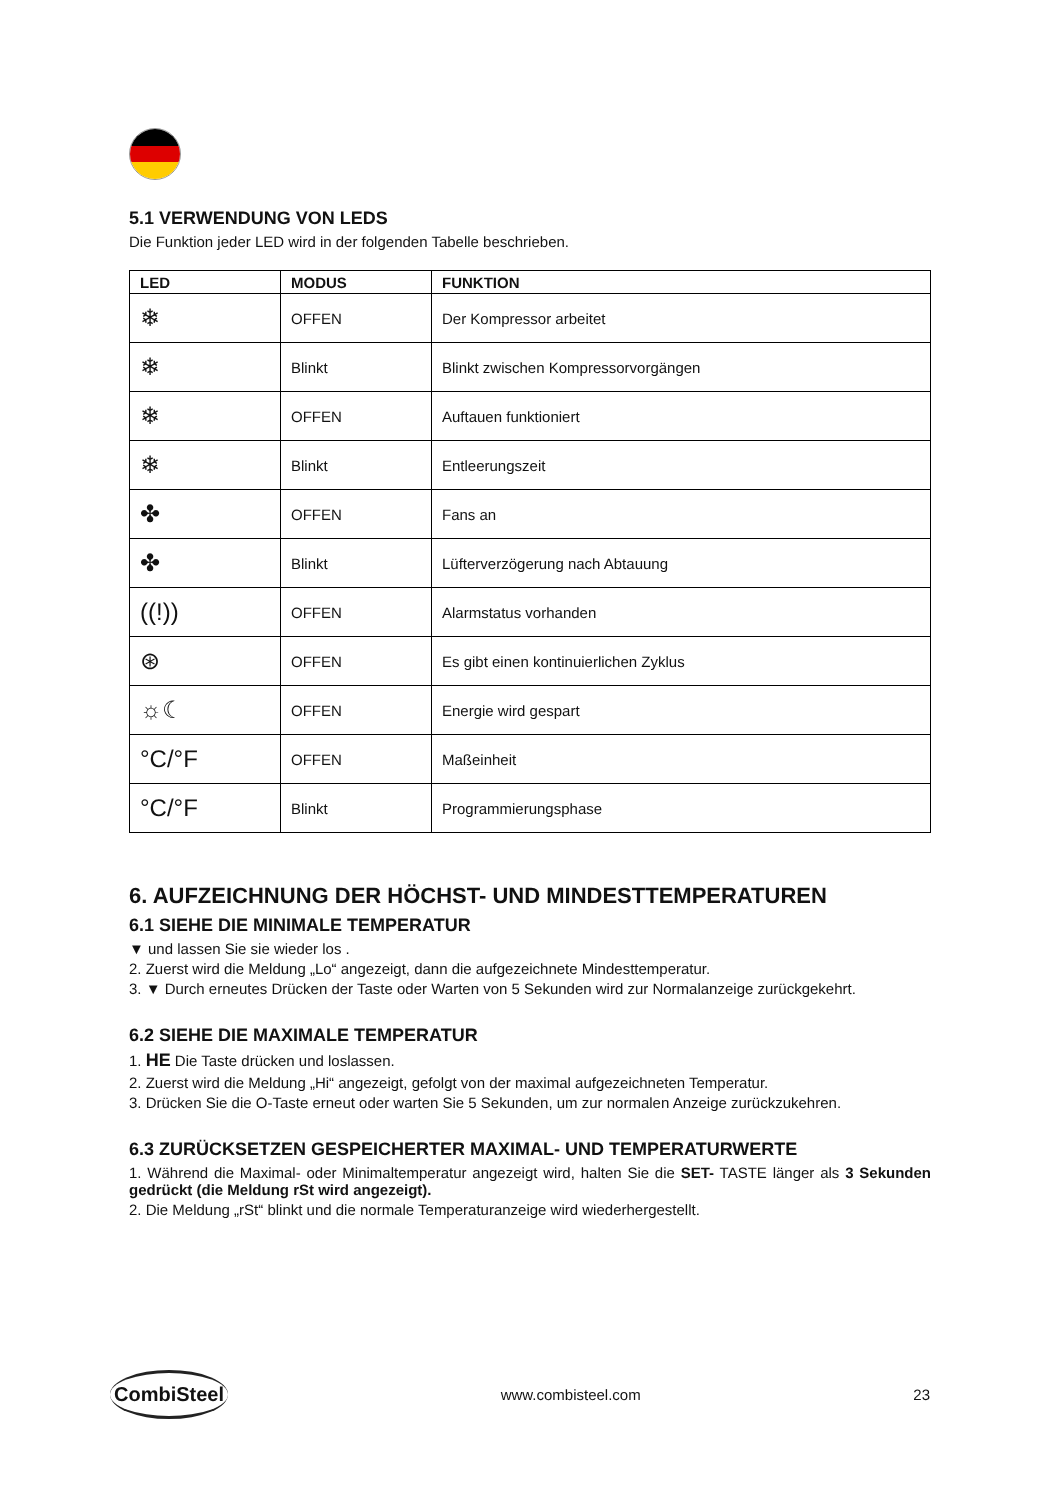5.1 VERWENDUNG VON LEDS
Die Funktion jeder LED wird in der folgenden Tabelle beschrieben.
| LED | MODUS | FUNKTION |
| --- | --- | --- |
| ❄ | OFFEN | Der Kompressor arbeitet |
| ❄ | Blinkt | Blinkt zwischen Kompressorvorgängen |
| ❄ | OFFEN | Auftauen funktioniert |
| ❄ | Blinkt | Entleerungszeit |
| ✤ | OFFEN | Fans an |
| ✤ | Blinkt | Lüfterverzögerung nach Abtauung |
| ((!)) | OFFEN | Alarmstatus vorhanden |
| ⊛ | OFFEN | Es gibt einen kontinuierlichen Zyklus |
| ☼☾ | OFFEN | Energie wird gespart |
| °C/°F | OFFEN | Maßeinheit |
| °C/°F | Blinkt | Programmierungsphase |
6. AUFZEICHNUNG DER HÖCHST- UND MINDESTTEMPERATUREN
6.1 SIEHE DIE MINIMALE TEMPERATUR
▼ und lassen Sie sie wieder los .
2. Zuerst wird die Meldung „Lo“ angezeigt, dann die aufgezeichnete Mindesttemperatur.
3. ▼ Durch erneutes Drücken der Taste oder Warten von 5 Sekunden wird zur Normalanzeige zurückgekehrt.
6.2 SIEHE DIE MAXIMALE TEMPERATUR
1. HE Die Taste drücken und loslassen.
2. Zuerst wird die Meldung „Hi“ angezeigt, gefolgt von der maximal aufgezeichneten Temperatur.
3. Drücken Sie die O-Taste erneut oder warten Sie 5 Sekunden, um zur normalen Anzeige zurückzukehren.
6.3 ZURÜCKSETZEN GESPEICHERTER MAXIMAL- UND TEMPERATURWERTE
1. Während die Maximal- oder Minimaltemperatur angezeigt wird, halten Sie die SET- TASTE länger als 3 Sekunden gedrückt (die Meldung rSt wird angezeigt).
2. Die Meldung „rSt“ blinkt und die normale Temperaturanzeige wird wiederhergestellt.
CombiSteel www.combisteel.com 23